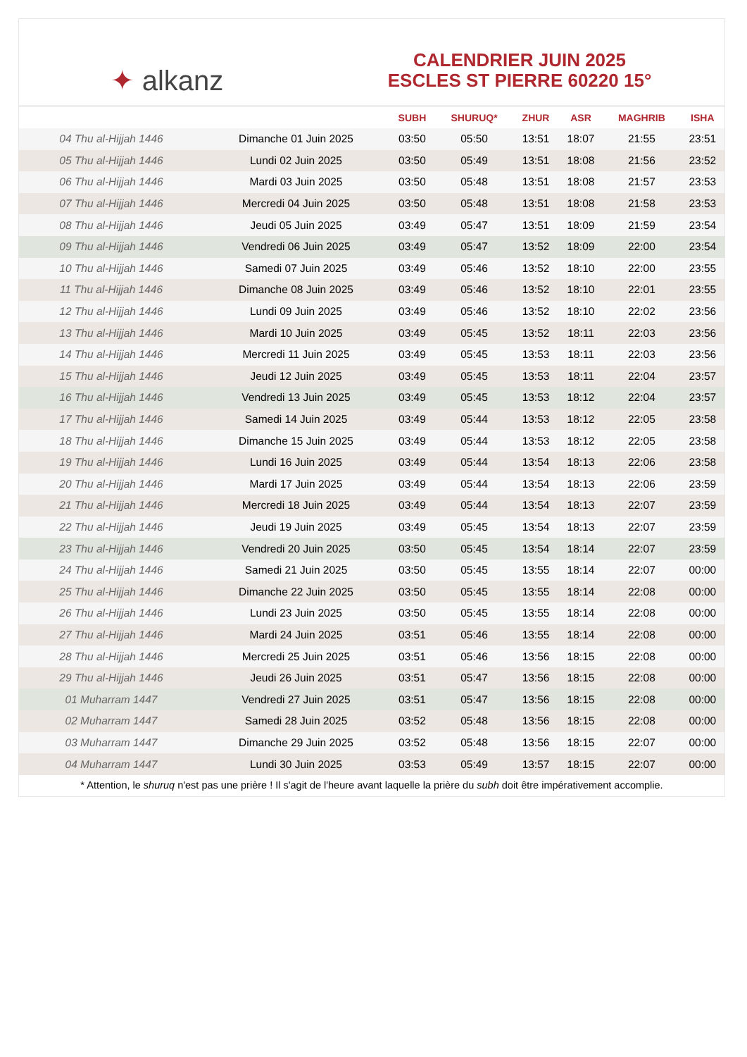✦ alkanz
CALENDRIER JUIN 2025
ESCLES ST PIERRE 60220 15°
| | | SUBH | SHURUQ* | ZHUR | ASR | MAGHRIB | ISHA |
| --- | --- | --- | --- | --- | --- | --- | --- |
| 04 Thu al-Hijjah 1446 | Dimanche 01 Juin 2025 | 03:50 | 05:50 | 13:51 | 18:07 | 21:55 | 23:51 |
| 05 Thu al-Hijjah 1446 | Lundi 02 Juin 2025 | 03:50 | 05:49 | 13:51 | 18:08 | 21:56 | 23:52 |
| 06 Thu al-Hijjah 1446 | Mardi 03 Juin 2025 | 03:50 | 05:48 | 13:51 | 18:08 | 21:57 | 23:53 |
| 07 Thu al-Hijjah 1446 | Mercredi 04 Juin 2025 | 03:50 | 05:48 | 13:51 | 18:08 | 21:58 | 23:53 |
| 08 Thu al-Hijjah 1446 | Jeudi 05 Juin 2025 | 03:49 | 05:47 | 13:51 | 18:09 | 21:59 | 23:54 |
| 09 Thu al-Hijjah 1446 | Vendredi 06 Juin 2025 | 03:49 | 05:47 | 13:52 | 18:09 | 22:00 | 23:54 |
| 10 Thu al-Hijjah 1446 | Samedi 07 Juin 2025 | 03:49 | 05:46 | 13:52 | 18:10 | 22:00 | 23:55 |
| 11 Thu al-Hijjah 1446 | Dimanche 08 Juin 2025 | 03:49 | 05:46 | 13:52 | 18:10 | 22:01 | 23:55 |
| 12 Thu al-Hijjah 1446 | Lundi 09 Juin 2025 | 03:49 | 05:46 | 13:52 | 18:10 | 22:02 | 23:56 |
| 13 Thu al-Hijjah 1446 | Mardi 10 Juin 2025 | 03:49 | 05:45 | 13:52 | 18:11 | 22:03 | 23:56 |
| 14 Thu al-Hijjah 1446 | Mercredi 11 Juin 2025 | 03:49 | 05:45 | 13:53 | 18:11 | 22:03 | 23:56 |
| 15 Thu al-Hijjah 1446 | Jeudi 12 Juin 2025 | 03:49 | 05:45 | 13:53 | 18:11 | 22:04 | 23:57 |
| 16 Thu al-Hijjah 1446 | Vendredi 13 Juin 2025 | 03:49 | 05:45 | 13:53 | 18:12 | 22:04 | 23:57 |
| 17 Thu al-Hijjah 1446 | Samedi 14 Juin 2025 | 03:49 | 05:44 | 13:53 | 18:12 | 22:05 | 23:58 |
| 18 Thu al-Hijjah 1446 | Dimanche 15 Juin 2025 | 03:49 | 05:44 | 13:53 | 18:12 | 22:05 | 23:58 |
| 19 Thu al-Hijjah 1446 | Lundi 16 Juin 2025 | 03:49 | 05:44 | 13:54 | 18:13 | 22:06 | 23:58 |
| 20 Thu al-Hijjah 1446 | Mardi 17 Juin 2025 | 03:49 | 05:44 | 13:54 | 18:13 | 22:06 | 23:59 |
| 21 Thu al-Hijjah 1446 | Mercredi 18 Juin 2025 | 03:49 | 05:44 | 13:54 | 18:13 | 22:07 | 23:59 |
| 22 Thu al-Hijjah 1446 | Jeudi 19 Juin 2025 | 03:49 | 05:45 | 13:54 | 18:13 | 22:07 | 23:59 |
| 23 Thu al-Hijjah 1446 | Vendredi 20 Juin 2025 | 03:50 | 05:45 | 13:54 | 18:14 | 22:07 | 23:59 |
| 24 Thu al-Hijjah 1446 | Samedi 21 Juin 2025 | 03:50 | 05:45 | 13:55 | 18:14 | 22:07 | 00:00 |
| 25 Thu al-Hijjah 1446 | Dimanche 22 Juin 2025 | 03:50 | 05:45 | 13:55 | 18:14 | 22:08 | 00:00 |
| 26 Thu al-Hijjah 1446 | Lundi 23 Juin 2025 | 03:50 | 05:45 | 13:55 | 18:14 | 22:08 | 00:00 |
| 27 Thu al-Hijjah 1446 | Mardi 24 Juin 2025 | 03:51 | 05:46 | 13:55 | 18:14 | 22:08 | 00:00 |
| 28 Thu al-Hijjah 1446 | Mercredi 25 Juin 2025 | 03:51 | 05:46 | 13:56 | 18:15 | 22:08 | 00:00 |
| 29 Thu al-Hijjah 1446 | Jeudi 26 Juin 2025 | 03:51 | 05:47 | 13:56 | 18:15 | 22:08 | 00:00 |
| 01 Muharram 1447 | Vendredi 27 Juin 2025 | 03:51 | 05:47 | 13:56 | 18:15 | 22:08 | 00:00 |
| 02 Muharram 1447 | Samedi 28 Juin 2025 | 03:52 | 05:48 | 13:56 | 18:15 | 22:08 | 00:00 |
| 03 Muharram 1447 | Dimanche 29 Juin 2025 | 03:52 | 05:48 | 13:56 | 18:15 | 22:07 | 00:00 |
| 04 Muharram 1447 | Lundi 30 Juin 2025 | 03:53 | 05:49 | 13:57 | 18:15 | 22:07 | 00:00 |
* Attention, le shuruq n'est pas une prière ! Il s'agit de l'heure avant laquelle la prière du subh doit être impérativement accomplie.